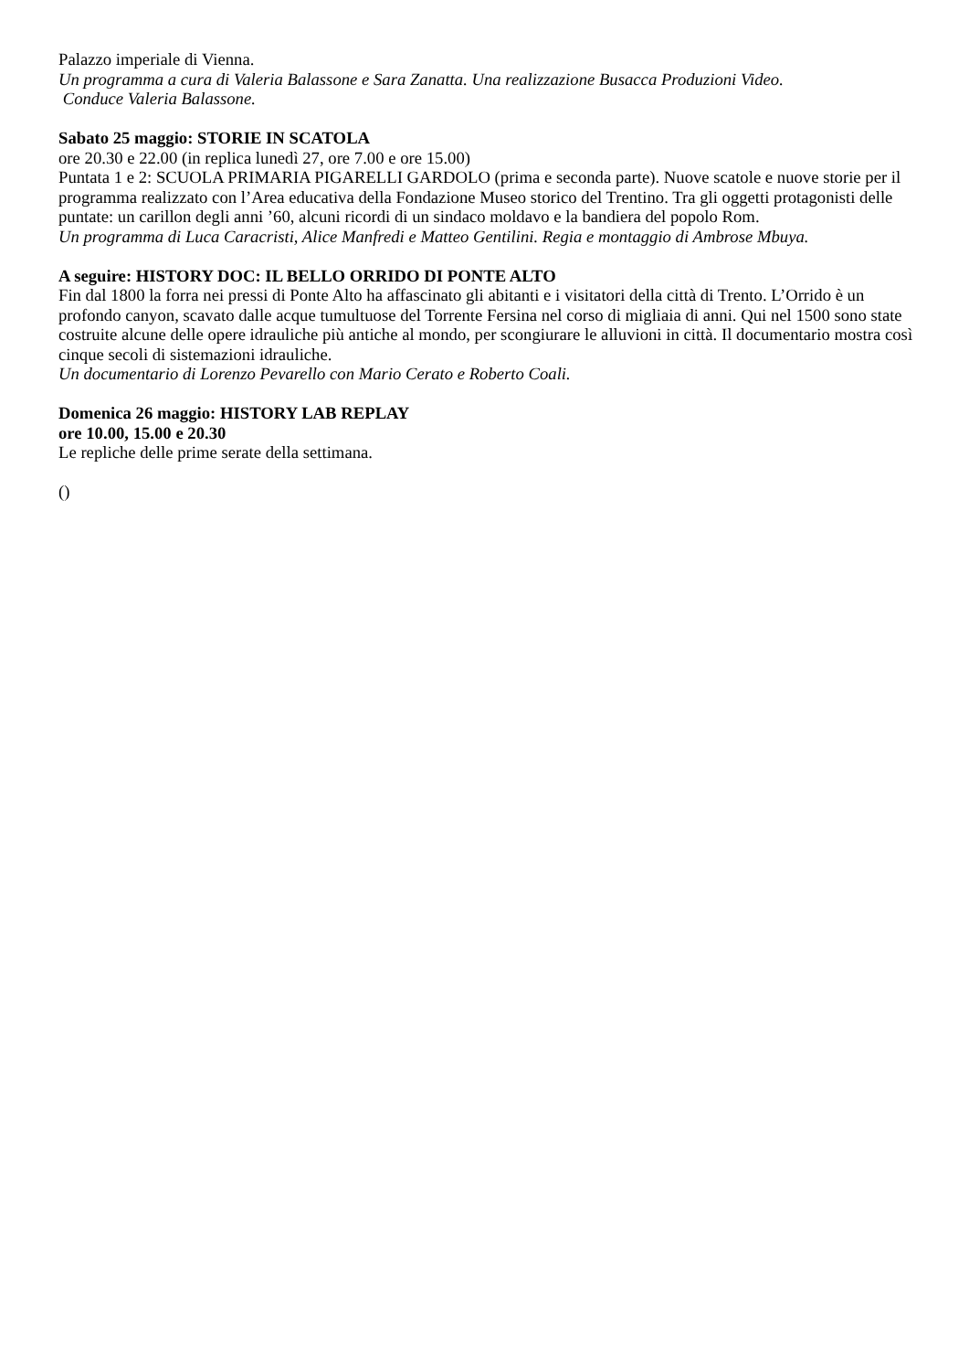Palazzo imperiale di Vienna.
Un programma a cura di Valeria Balassone e Sara Zanatta. Una realizzazione Busacca Produzioni Video.
Conduce Valeria Balassone.
Sabato 25 maggio: STORIE IN SCATOLA
ore 20.30 e 22.00 (in replica lunedì 27, ore 7.00 e ore 15.00)
Puntata 1 e 2: SCUOLA PRIMARIA PIGARELLI GARDOLO (prima e seconda parte). Nuove scatole e nuove storie per il programma realizzato con l’Area educativa della Fondazione Museo storico del Trentino. Tra gli oggetti protagonisti delle puntate: un carillon degli anni ’60, alcuni ricordi di un sindaco moldavo e la bandiera del popolo Rom.
Un programma di Luca Caracristi, Alice Manfredi e Matteo Gentilini. Regia e montaggio di Ambrose Mbuya.
A seguire: HISTORY DOC: IL BELLO ORRIDO DI PONTE ALTO
Fin dal 1800 la forra nei pressi di Ponte Alto ha affascinato gli abitanti e i visitatori della città di Trento. L’Orrido è un profondo canyon, scavato dalle acque tumultuose del Torrente Fersina nel corso di migliaia di anni. Qui nel 1500 sono state costruite alcune delle opere idrauliche più antiche al mondo, per scongiurare le alluvioni in città. Il documentario mostra così cinque secoli di sistemazioni idrauliche.
Un documentario di Lorenzo Pevarello con Mario Cerato e Roberto Coali.
Domenica 26 maggio: HISTORY LAB REPLAY
ore 10.00, 15.00 e 20.30
Le repliche delle prime serate della settimana.
()